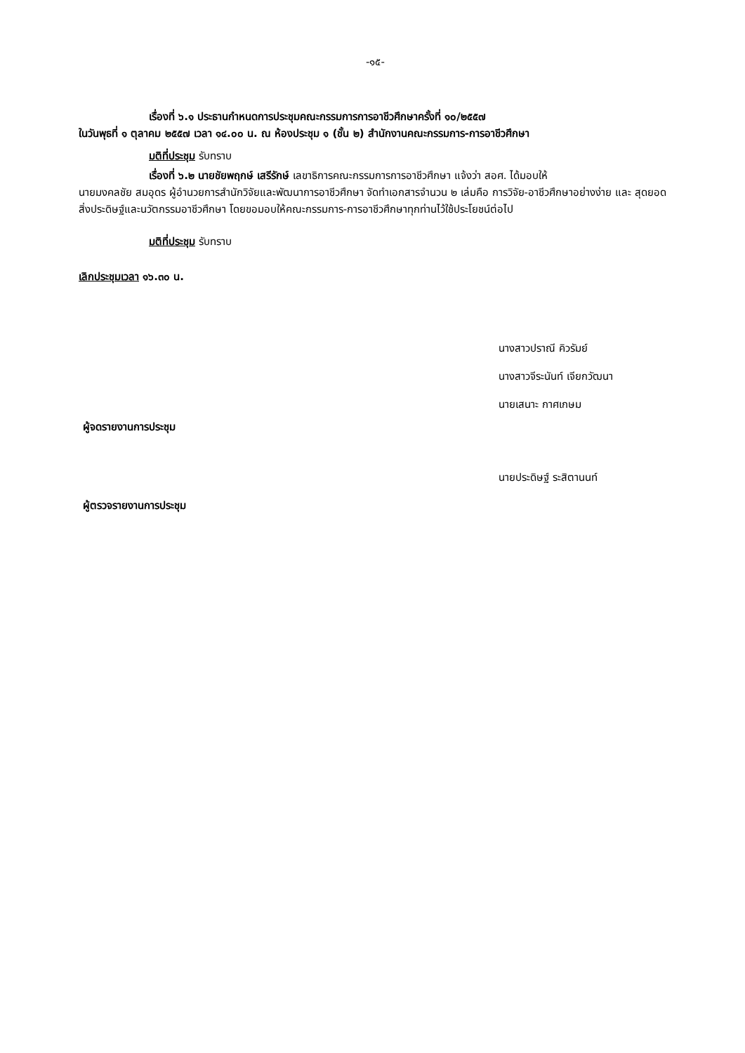-๑๕-
เรื่องที่ ๖.๑ ประธานกำหนดการประชุมคณะกรรมการการอาชีวศึกษาครั้งที่ ๑๐/๒๕๕๗
ในวันพุธที่ ๑ ตุลาคม ๒๕๕๗ เวลา ๑๔.๐๐ น. ณ ห้องประชุม ๑ (ชั้น ๒) สำนักงานคณะกรรมการ-การอาชีวศึกษา
มติที่ประชุม รับทราบ
เรื่องที่ ๖.๒ นายชัยพฤกษ์ เสรีรักษ์ เลขาธิการคณะกรรมการการอาชีวศึกษา แจ้งว่า สอศ. ได้มอบให้
นายมงคลชัย สมอุดร ผู้อำนวยการสำนักวิจัยและพัฒนาการอาชีวศึกษา จัดทำเอกสารจำนวน ๒ เล่มคือ การวิจัย-อาชีวศึกษาอย่างง่าย และ สุดยอดสิ่งประดิษฐ์และนวัตกรรมอาชีวศึกษา โดยขอมอบให้คณะกรรมการ-การอาชีวศึกษาทุกท่านไว้ใช้ประโยชน์ต่อไป
มติที่ประชุม รับทราบ
เลิกประชุมเวลา ๑๖.๓๐ น.
นางสาวปราณี คิวรัมย์
นางสาวจีระนันท์ เจียกวัฒนา
นายเสนาะ กาศเกษม
ผู้จดรายงานการประชุม
นายประดิษฐ์ ระสิตานนท์
ผู้ตรวจรายงานการประชุม